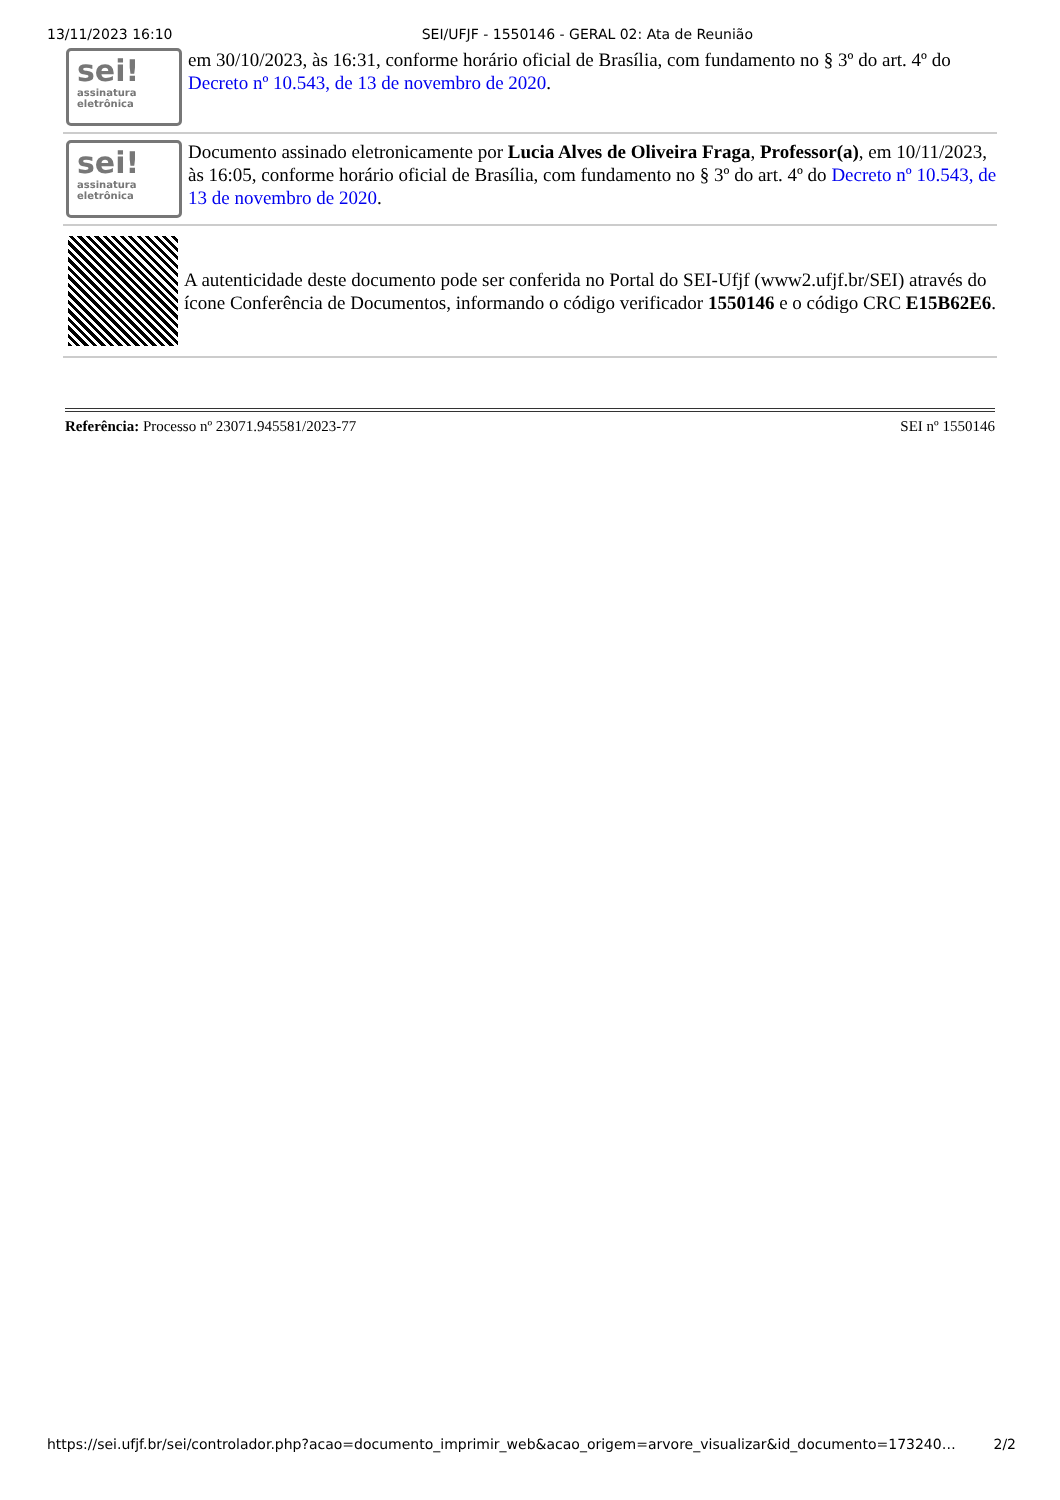13/11/2023 16:10 SEI/UFJF - 1550146 - GERAL 02: Ata de Reunião
sei!
assinatura eletrônica
em 30/10/2023, às 16:31, conforme horário oficial de Brasília, com fundamento no § 3º do art. 4º do Decreto nº 10.543, de 13 de novembro de 2020.
sei!
assinatura eletrônica
Documento assinado eletronicamente por Lucia Alves de Oliveira Fraga, Professor(a), em 10/11/2023, às 16:05, conforme horário oficial de Brasília, com fundamento no § 3º do art. 4º do Decreto nº 10.543, de 13 de novembro de 2020.
A autenticidade deste documento pode ser conferida no Portal do SEI-Ufjf (www2.ufjf.br/SEI) através do ícone Conferência de Documentos, informando o código verificador 1550146 e o código CRC E15B62E6.
Referência: Processo nº 23071.945581/2023-77 SEI nº 1550146
https://sei.ufjf.br/sei/controlador.php?acao=documento_imprimir_web&acao_origem=arvore_visualizar&id_documento=173240… 2/2